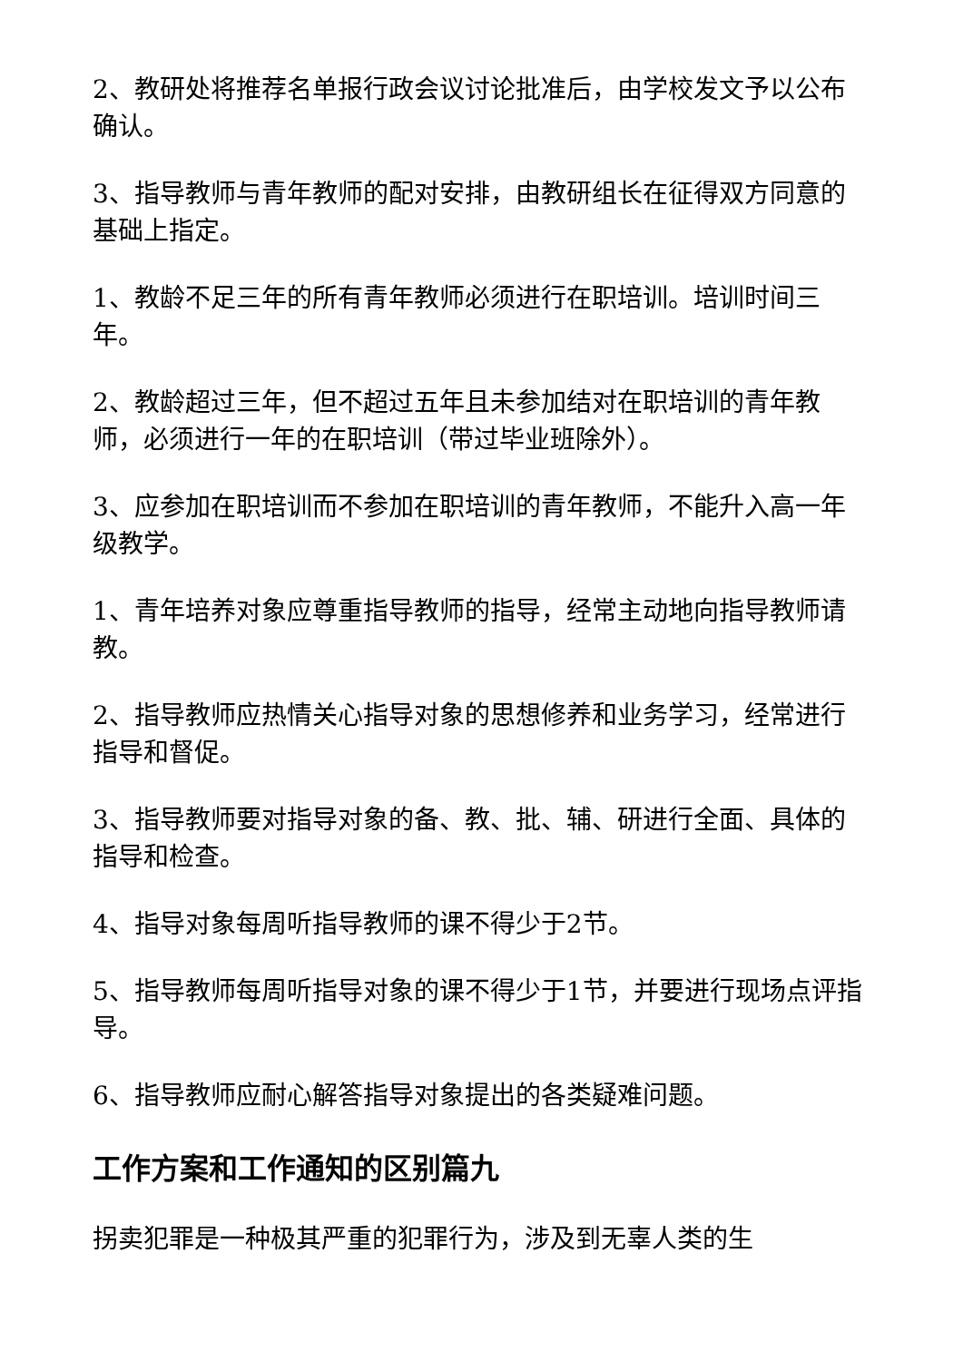2、教研处将推荐名单报行政会议讨论批准后，由学校发文予以公布确认。
3、指导教师与青年教师的配对安排，由教研组长在征得双方同意的基础上指定。
1、教龄不足三年的所有青年教师必须进行在职培训。培训时间三年。
2、教龄超过三年，但不超过五年且未参加结对在职培训的青年教师，必须进行一年的在职培训（带过毕业班除外）。
3、应参加在职培训而不参加在职培训的青年教师，不能升入高一年级教学。
1、青年培养对象应尊重指导教师的指导，经常主动地向指导教师请教。
2、指导教师应热情关心指导对象的思想修养和业务学习，经常进行指导和督促。
3、指导教师要对指导对象的备、教、批、辅、研进行全面、具体的指导和检查。
4、指导对象每周听指导教师的课不得少于2节。
5、指导教师每周听指导对象的课不得少于1节，并要进行现场点评指导。
6、指导教师应耐心解答指导对象提出的各类疑难问题。
工作方案和工作通知的区别篇九
拐卖犯罪是一种极其严重的犯罪行为，涉及到无辜人类的生